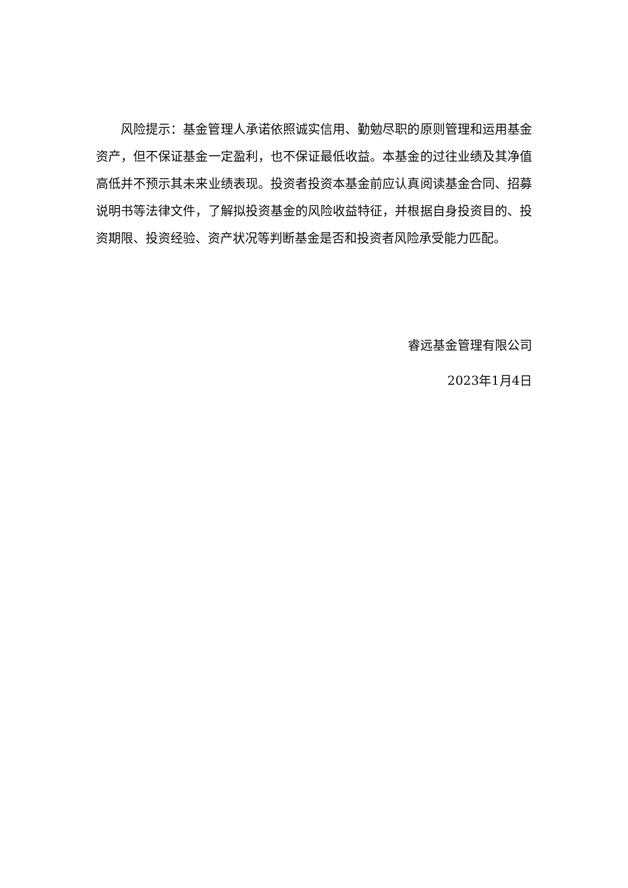风险提示：基金管理人承诺依照诚实信用、勤勉尽职的原则管理和运用基金资产，但不保证基金一定盈利，也不保证最低收益。本基金的过往业绩及其净值高低并不预示其未来业绩表现。投资者投资本基金前应认真阅读基金合同、招募说明书等法律文件，了解拟投资基金的风险收益特征，并根据自身投资目的、投资期限、投资经验、资产状况等判断基金是否和投资者风险承受能力匹配。
睿远基金管理有限公司
2023年1月4日